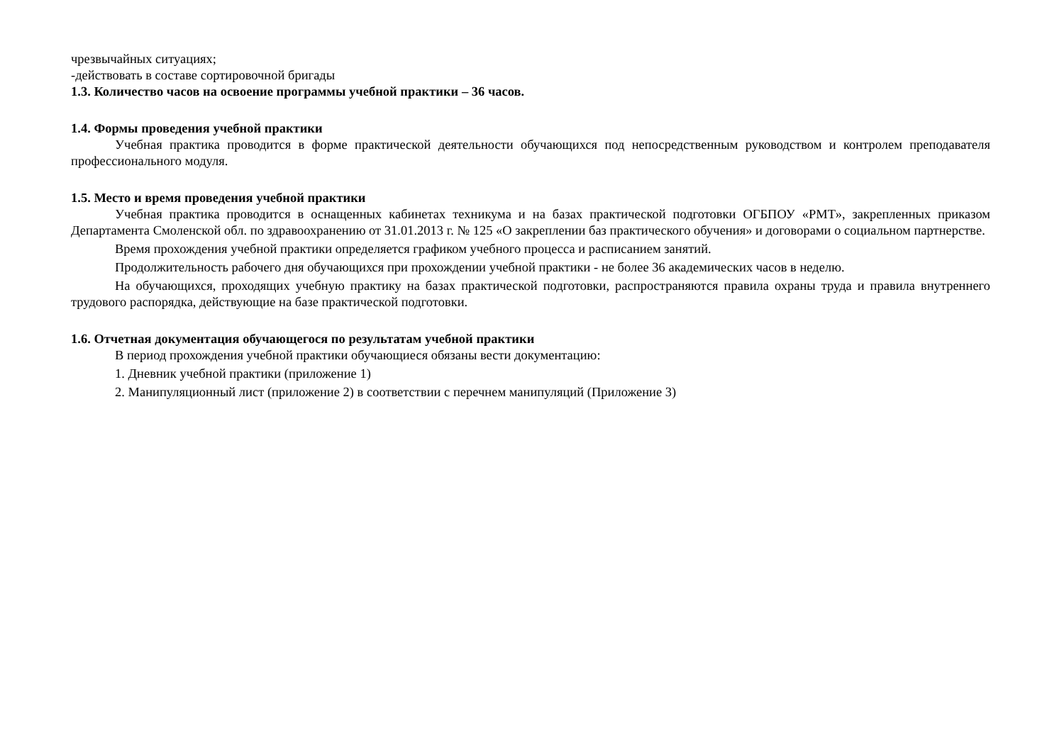чрезвычайных ситуациях;
-действовать в составе сортировочной бригады
1.3. Количество часов на освоение программы учебной практики – 36 часов.
1.4. Формы проведения учебной практики
Учебная практика проводится в форме практической деятельности обучающихся под непосредственным руководством и контролем преподавателя профессионального модуля.
1.5. Место и время проведения учебной практики
Учебная практика проводится в оснащенных кабинетах техникума и на базах практической подготовки ОГБПОУ «РМТ», закрепленных приказом Департамента Смоленской обл. по здравоохранению от 31.01.2013 г. № 125 «О закреплении баз практического обучения» и договорами о социальном партнерстве.
Время прохождения учебной практики определяется графиком учебного процесса и расписанием занятий.
Продолжительность рабочего дня обучающихся при прохождении учебной практики - не более 36 академических часов в неделю.
На обучающихся, проходящих учебную практику на базах практической подготовки, распространяются правила охраны труда и правила внутреннего трудового распорядка, действующие на базе практической подготовки.
1.6. Отчетная документация обучающегося по результатам учебной практики
В период прохождения учебной практики обучающиеся обязаны вести документацию:
1. Дневник учебной практики (приложение 1)
2. Манипуляционный лист (приложение 2) в соответствии с перечнем манипуляций (Приложение 3)